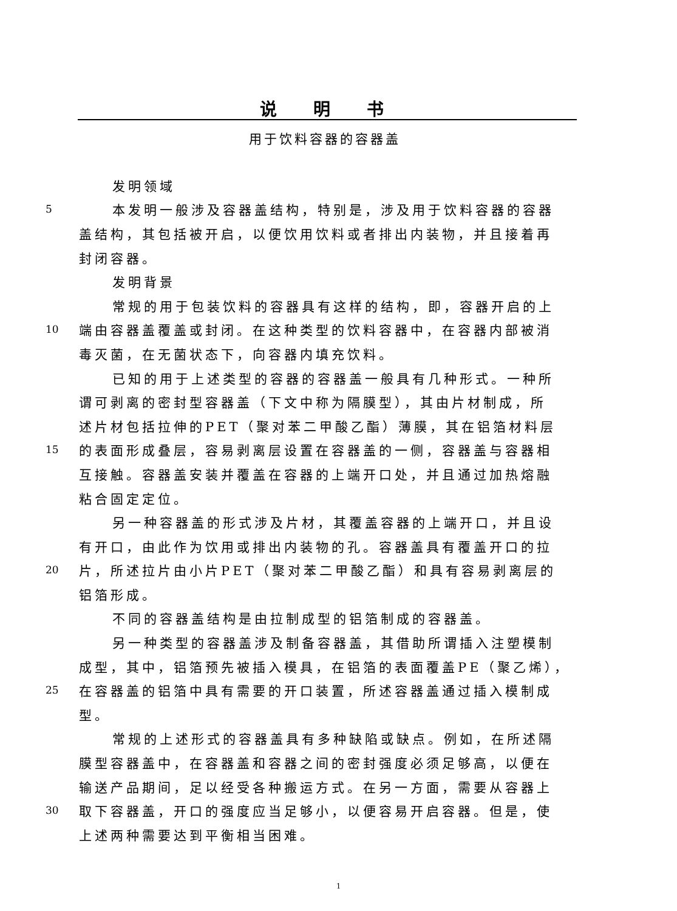说明书
用于饮料容器的容器盖
发明领域
5 本发明一般涉及容器盖结构，特别是，涉及用于饮料容器的容器
盖结构，其包括被开启，以便饮用饮料或者排出内装物，并且接着再
封闭容器。
发明背景
常规的用于包装饮料的容器具有这样的结构，即，容器开启的上
10 端由容器盖覆盖或封闭。在这种类型的饮料容器中，在容器内部被消
毒灭菌，在无菌状态下，向容器内填充饮料。
已知的用于上述类型的容器的容器盖一般具有几种形式。一种所
谓可剥离的密封型容器盖（下文中称为隔膜型），其由片材制成，所
述片材包括拉伸的PET（聚对苯二甲酸乙酯）薄膜，其在铝箔材料层
15 的表面形成叠层，容易剥离层设置在容器盖的一侧，容器盖与容器相
互接触。容器盖安装并覆盖在容器的上端开口处，并且通过加热熔融
粘合固定定位。
另一种容器盖的形式涉及片材，其覆盖容器的上端开口，并且设
有开口，由此作为饮用或排出内装物的孔。容器盖具有覆盖开口的拉
20 片，所述拉片由小片PET（聚对苯二甲酸乙酯）和具有容易剥离层的
铝箔形成。
不同的容器盖结构是由拉制成型的铝箔制成的容器盖。
另一种类型的容器盖涉及制备容器盖，其借助所谓插入注塑模制
成型，其中，铝箔预先被插入模具，在铝箔的表面覆盖PE（聚乙烯），
25 在容器盖的铝箔中具有需要的开口装置，所述容器盖通过插入模制成
型。
常规的上述形式的容器盖具有多种缺陷或缺点。例如，在所述隔
膜型容器盖中，在容器盖和容器之间的密封强度必须足够高，以便在
输送产品期间，足以经受各种搬运方式。在另一方面，需要从容器上
30 取下容器盖，开口的强度应当足够小，以便容易开启容器。但是，使
上述两种需要达到平衡相当困难。
1